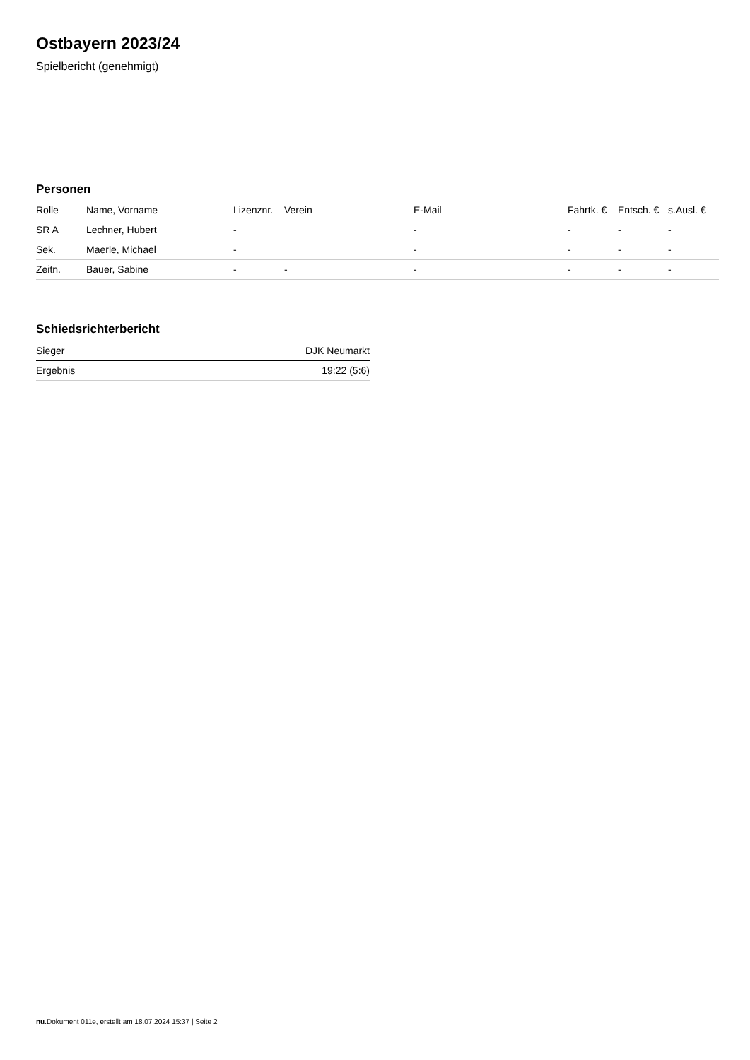Ostbayern 2023/24
Spielbericht (genehmigt)
Personen
| Rolle | Name, Vorname | Lizenznr. | Verein | E-Mail | Fahrtk. € | Entsch. € | s.Ausl. € |
| --- | --- | --- | --- | --- | --- | --- | --- |
| SR A | Lechner, Hubert | - | | - | - | - | - |
| Sek. | Maerle, Michael | - | | - | - | - | - |
| Zeitn. | Bauer, Sabine | - | - | - | - | - | - |
Schiedsrichterbericht
| Sieger | DJK Neumarkt |
| Ergebnis | 19:22 (5:6) |
nu.Dokument 011e, erstellt am 18.07.2024 15:37 | Seite 2